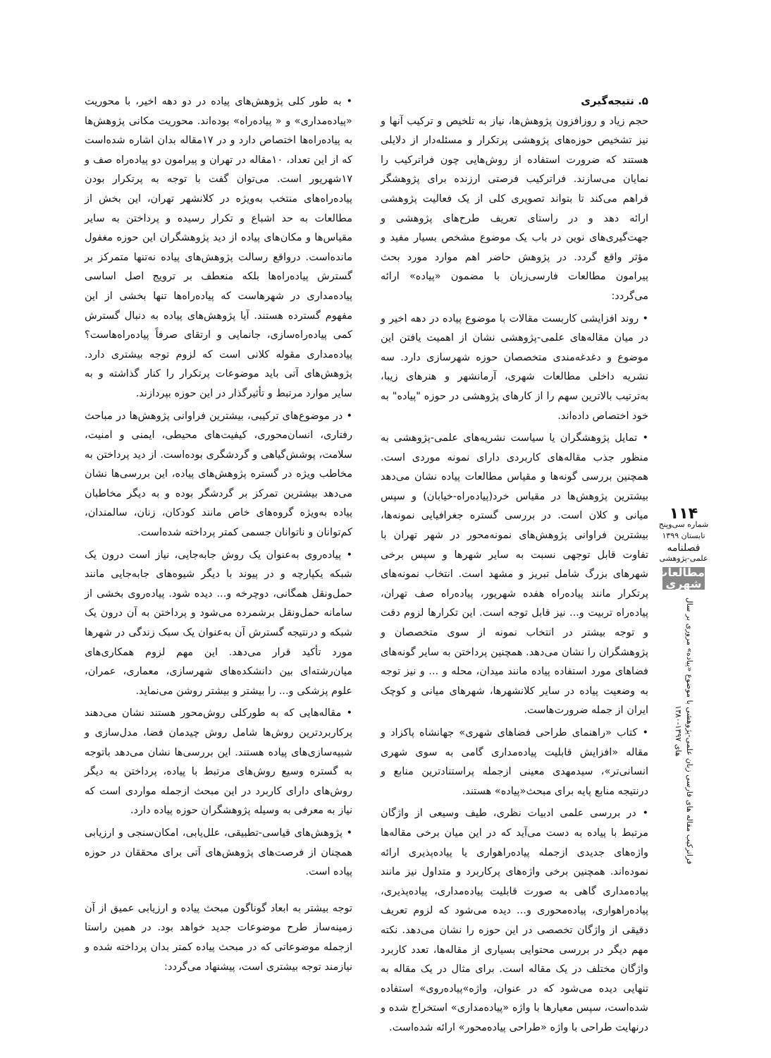۵. نتیجه‌گیری
حجم زیاد و روزافزون پژوهش‌ها، نیاز به تلخیص و ترکیب آنها و نیز تشخیص حوزه‌های پژوهشی پرتکرار و مسئله‌دار از دلایلی هستند که ضرورت استفاده از روش‌هایی چون فراترکیب را نمایان می‌سازند. فراترکیب فرصتی ارزنده برای پژوهشگر فراهم می‌کند تا بتواند تصویری کلی از یک فعالیت پژوهشی ارائه دهد و در راستای تعریف طرح‌های پژوهشی و جهت‌گیری‌های نوین در باب یک موضوع مشخص بسیار مفید و مؤثر واقع گردد. در پژوهش حاضر اهم موارد مورد بحث پیرامون مطالعات فارسی‌زبان با مضمون «پیاده» ارائه می‌گردد:
• روند افزایشی کاربست مقالات با موضوع پیاده در دهه اخیر و در میان مقاله‌های علمی-پژوهشی نشان از اهمیت یافتن این موضوع و دغدغه‌مندی متخصصان حوزه شهرسازی دارد. سه نشریه داخلی مطالعات شهری، آرمانشهر و هنرهای زیبا، به‌ترتیب بالاترین سهم را از کارهای پژوهشی در حوزه "پیاده" به خود اختصاص داده‌اند.
• تمایل پژوهشگران یا سیاست نشریه‌های علمی-پژوهشی به منظور جذب مقاله‌های کاربردی دارای نمونه موردی است. همچنین بررسی گونه‌ها و مقیاس مطالعات پیاده نشان می‌دهد بیشترین پژوهش‌ها در مقیاس خرد(پیاده‌راه-خیابان) و سپس میانی و کلان است. در بررسی گستره جغرافیایی نمونه‌ها، بیشترین فراوانی پژوهش‌های نمونه‌محور در شهر تهران با تفاوت قابل توجهی نسبت به سایر شهرها و سپس برخی شهرهای بزرگ شامل تبریز و مشهد است. انتخاب نمونه‌های پرتکرار مانند پیاده‌راه هفده شهریور، پیاده‌راه صف تهران، پیاده‌راه تربیت و... نیز قابل توجه است. این تکرارها لزوم دقت و توجه بیشتر در انتخاب نمونه از سوی متخصصان و پژوهشگران را نشان می‌دهد. همچنین پرداختن به سایر گونه‌های فضاهای مورد استفاده پیاده مانند میدان، محله و ... و نیز توجه به وضعیت پیاده در سایر کلانشهرها، شهرهای میانی و کوچک ایران از جمله ضرورت‌هاست.
• کتاب «راهنمای طراحی فضاهای شهری» جهانشاه پاکزاد و مقاله «افزایش قابلیت پیاده‌مداری گامی به سوی شهری انسانی‌تر»، سیدمهدی معینی ازجمله پراستنادترین منابع و درنتیجه منابع پایه برای مبحث«پیاده» هستند.
• در بررسی علمی ادبیات نظری، طیف وسیعی از واژگان مرتبط با پیاده به دست می‌آید که در این میان برخی مقاله‌ها واژه‌های جدیدی ازجمله پیاده‌راهواری یا پیاده‌پذیری ارائه نموده‌اند. همچنین برخی واژه‌های پرکاربرد و متداول نیز مانند پیاده‌مداری گاهی به صورت قابلیت پیاده‌مداری، پیاده‌پذیری، پیاده‌راهواری، پیاده‌محوری و... دیده می‌شود که لزوم تعریف دقیقی از واژگان تخصصی در این حوزه را نشان می‌دهد. نکته مهم دیگر در بررسی محتوایی بسیاری از مقاله‌ها، تعدد کاربرد واژگان مختلف در یک مقاله است. برای مثال در یک مقاله به تنهایی دیده می‌شود که در عنوان، واژه»پیاده‌روی» استفاده شده‌است، سپس معیارها با واژه «پیاده‌مداری» استخراج شده و درنهایت طراحی با واژه «طراحی پیاده‌محور» ارائه شده‌است.
• به طور کلی پژوهش‌های پیاده در دو دهه اخیر، با محوریت «پیاده‌مداری» و « پیاده‌راه» بوده‌اند. محوریت مکانی پژوهش‌ها به پیاده‌راه‌ها اختصاص دارد و در ۱۷مقاله بدان اشاره شده‌است که از این تعداد، ۱۰مقاله در تهران و پیرامون دو پیاده‌راه صف و ۱۷شهریور است. می‌توان گفت با توجه به پرتکرار بودن پیاده‌راه‌های منتخب به‌ویژه در کلانشهر تهران، این بخش از مطالعات به حد اشباع و تکرار رسیده و پرداختن به سایر مقیاس‌ها و مکان‌های پیاده از دید پژوهشگران این حوزه مغفول مانده‌است. درواقع رسالت پژوهش‌های پیاده نه‌تنها متمرکز بر گسترش پیاده‌راه‌ها بلکه منعطف بر ترویج اصل اساسی پیاده‌مداری در شهرهاست که پیاده‌راه‌ها تنها بخشی از این مفهوم گسترده هستند. آیا پژوهش‌های پیاده به دنبال گسترش کمی پیاده‌راه‌سازی، جانمایی و ارتقای صرفاً پیاده‌راه‌هاست؟ پیاده‌مداری مقوله کلانی است که لزوم توجه بیشتری دارد. پژوهش‌های آتی باید موضوعات پرتکرار را کنار گذاشته و به سایر موارد مرتبط و تأثیرگذار در این حوزه بپردازند.
• در موضوع‌های ترکیبی، بیشترین فراوانی پژوهش‌ها در مباحث رفتاری، انسان‌محوری، کیفیت‌های محیطی، ایمنی و امنیت، سلامت، پوشش‌گیاهی و گردشگری بوده‌است. از دید پرداختن به مخاطب ویژه در گستره پژوهش‌های پیاده، این بررسی‌ها نشان می‌دهد بیشترین تمرکز بر گردشگر بوده و به دیگر مخاطبان پیاده به‌ویژه گروه‌های خاص مانند کودکان، زنان، سالمندان، کم‌توانان و ناتوانان جسمی کمتر پرداخته شده‌است.
• پیاده‌روی به‌عنوان یک روش جابه‌جایی، نیاز است درون یک شبکه یکپارچه و در پیوند با دیگر شیوه‌های جابه‌جایی مانند حمل‌ونقل همگانی، دوچرخه و... دیده شود. پیاده‌روی بخشی از سامانه حمل‌ونقل برشمرده می‌شود و پرداختن به آن درون یک شبکه و درنتیجه گسترش آن به‌عنوان یک سبک زندگی در شهرها مورد تأکید قرار می‌دهد. این مهم لزوم همکاری‌های میان‌رشته‌ای بین دانشکده‌های شهرسازی، معماری، عمران، علوم پزشکی و... را بیشتر و بیشتر روشن می‌نماید.
• مقاله‌هایی که به طورکلی روش‌محور هستند نشان می‌دهند پرکاربردترین روش‌ها شامل روش چیدمان فضا، مدل‌سازی و شبیه‌سازی‌های پیاده هستند. این بررسی‌ها نشان می‌دهد باتوجه به گستره وسیع روش‌های مرتبط با پیاده، پرداختن به دیگر روش‌های دارای کاربرد در این مبحث ازجمله مواردی است که نیاز به معرفی به وسیله پژوهشگران حوزه پیاده دارد.
• پژوهش‌های قیاسی-تطبیقی، علل‌یابی، امکان‌سنجی و ارزیابی همچنان از فرصت‌های پژوهش‌های آتی برای محققان در حوزه پیاده است.
توجه بیشتر به ابعاد گوناگون مبحث پیاده و ارزیابی عمیق از آن زمینه‌ساز طرح موضوعات جدید خواهد بود. در همین راستا ازجمله موضوعاتی که در مبحث پیاده کمتر بدان پرداخته شده و نیازمند توجه بیشتری است، پیشنهاد می‌گردد:
۱۱۴
شماره سی‌وپنج
تابستان ۱۳۹۹
فصلنامه
علمی-پژوهشی
مطالعات شهری
فراترکیب مقاله های فارسی زبان علمی-پژوهشی با موضوع «پیاده» مروری بر سال های ۱۳۹۷-۱۳۸۰